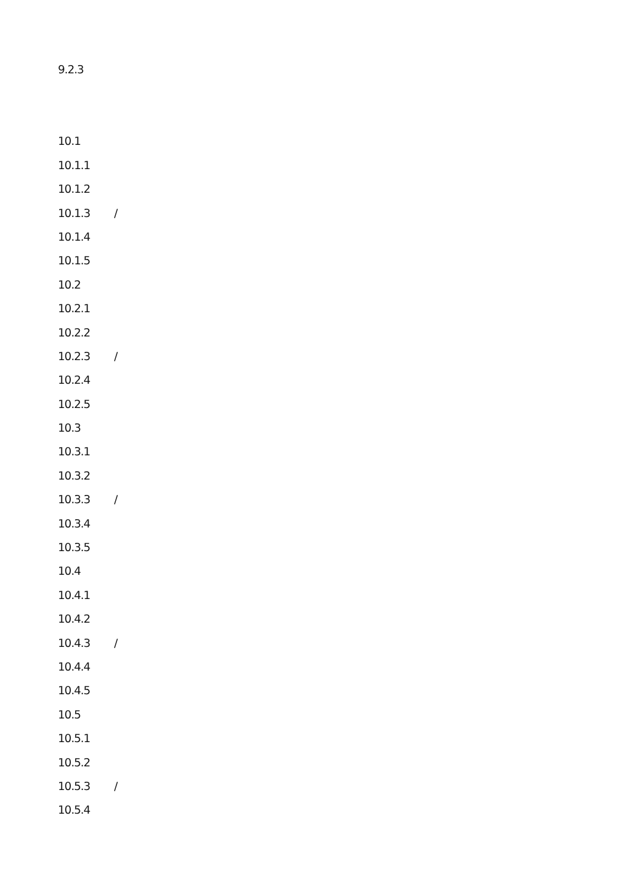9.2.3
10.1
10.1.1
10.1.2
10.1.3 /
10.1.4
10.1.5
10.2
10.2.1
10.2.2
10.2.3 /
10.2.4
10.2.5
10.3
10.3.1
10.3.2
10.3.3 /
10.3.4
10.3.5
10.4
10.4.1
10.4.2
10.4.3 /
10.4.4
10.4.5
10.5
10.5.1
10.5.2
10.5.3 /
10.5.4